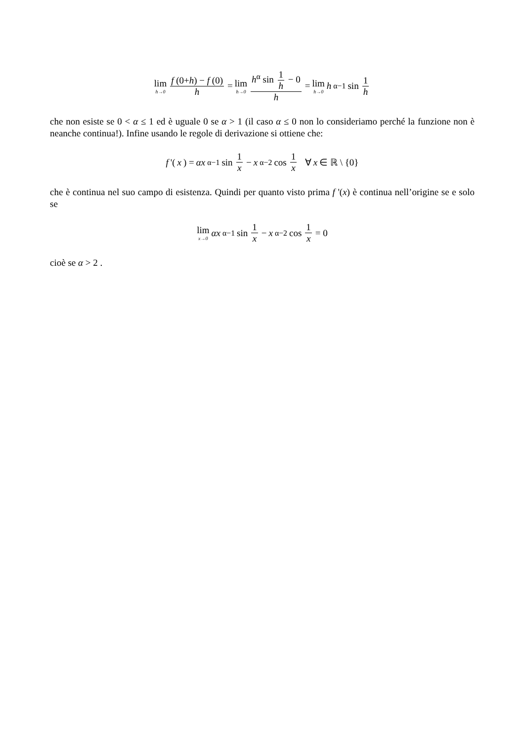lim h→0 f (0+h) − f (0) h = lim h→0 h<sup>α</sup> sin 1 h − 0 h = lim h→0 h<sup>α−1</sup> sin 1 h
che non esiste se 0 < α ≤ 1 ed è uguale 0 se α > 1 (il caso α ≤ 0 non lo consideriamo perché la funzione non è neanche continua!). Infine usando le regole di derivazione si ottiene che:
f '(x) = αx<sup>α−1</sup> sin 1 x − x<sup>α−2</sup> cos 1 x ∀ x ∈ ℝ \ {0}
che è continua nel suo campo di esistenza. Quindi per quanto visto prima f '(x) è continua nell’origine se e solo se
lim x→0 αx<sup>α−1</sup> sin 1 x − x<sup>α−2</sup> cos 1 x = 0
cioè se α > 2 .